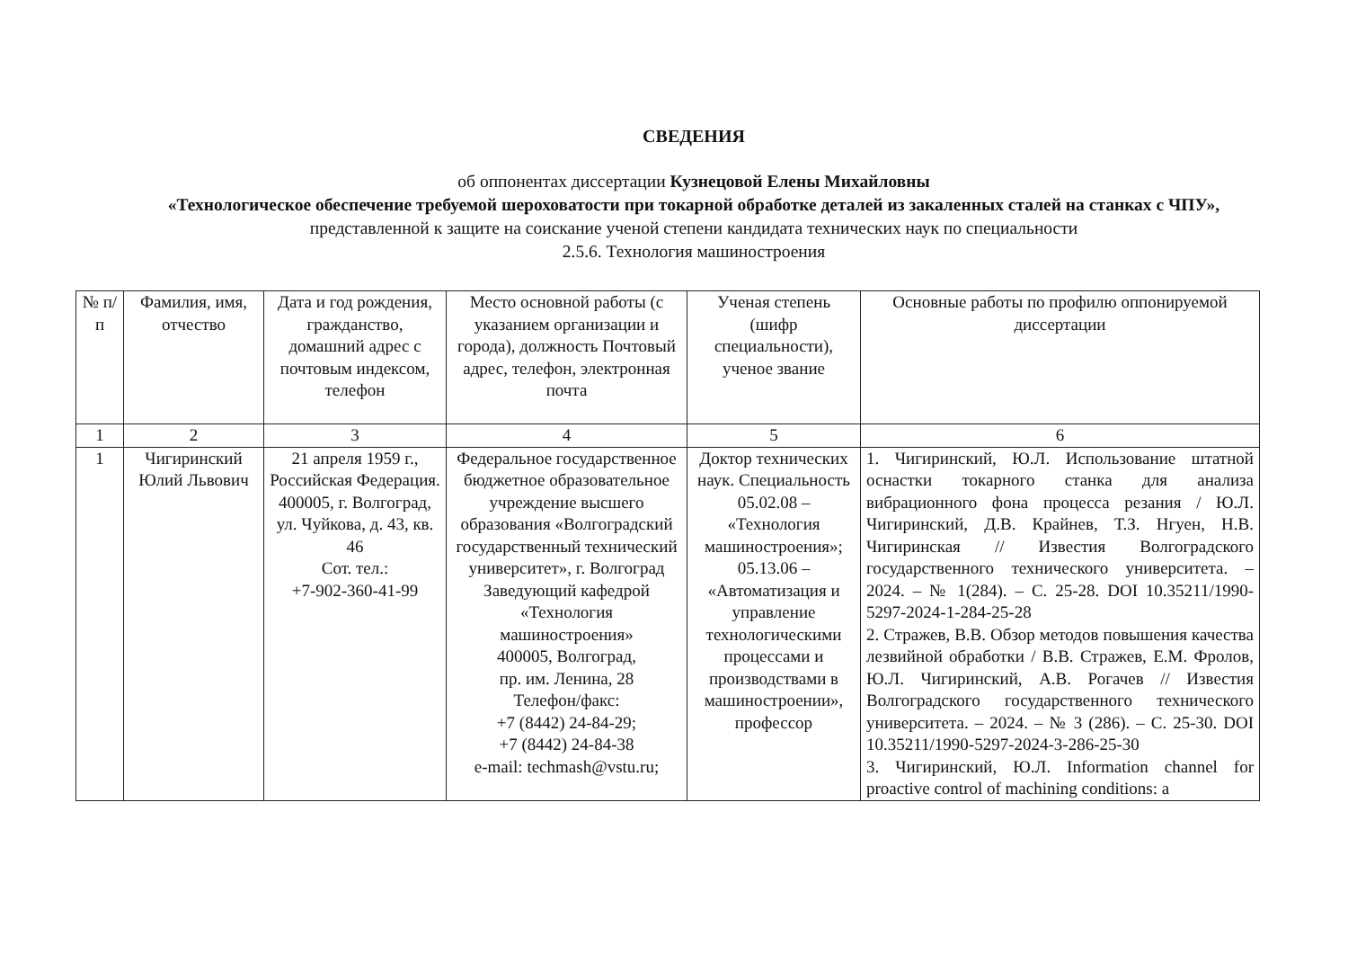СВЕДЕНИЯ
об оппонентах диссертации Кузнецовой Елены Михайловны
«Технологическое обеспечение требуемой шероховатости при токарной обработке деталей из закаленных сталей на станках с ЧПУ», представленной к защите на соискание ученой степени кандидата технических наук по специальности
2.5.6. Технология машиностроения
| № п/п | Фамилия, имя, отчество | Дата и год рождения, гражданство, домашний адрес с почтовым индексом, телефон | Место основной работы (с указанием организации и города), должность Почтовый адрес, телефон, электронная почта | Ученая степень (шифр специальности), ученое звание | Основные работы по профилю оппонируемой диссертации |
| --- | --- | --- | --- | --- | --- |
| 1 | 2 | 3 | 4 | 5 | 6 |
| 1 | Чигиринский Юлий Львович | 21 апреля 1959 г., Российская Федерация. 400005, г. Волгоград, ул. Чуйкова, д. 43, кв. 46 Сот. тел.: +7-902-360-41-99 | Федеральное государственное бюджетное образовательное учреждение высшего образования «Волгоградский государственный технический университет», г. Волгоград Заведующий кафедрой «Технология машиностроения» 400005, Волгоград, пр. им. Ленина, 28 Телефон/факс: +7 (8442) 24-84-29; +7 (8442) 24-84-38 e-mail: techmash@vstu.ru; | Доктор технических наук. Специальность 05.02.08 – «Технология машиностроения»; 05.13.06 – «Автоматизация и управление технологическими процессами и производствами в машиностроении», профессор | 1. Чигиринский, Ю.Л. Использование штатной оснастки токарного станка для анализа вибрационного фона процесса резания / Ю.Л. Чигиринский, Д.В. Крайнев, Т.З. Нгуен, Н.В. Чигиринская // Известия Волгоградского государственного технического университета. – 2024. – № 1(284). – С. 25-28. DOI 10.35211/1990-5297-2024-1-284-25-28 2. Стражев, В.В. Обзор методов повышения качества лезвийной обработки / В.В. Стражев, Е.М. Фролов, Ю.Л. Чигиринский, А.В. Рогачев // Известия Волгоградского государственного технического университета. – 2024. – № 3 (286). – С. 25-30. DOI 10.35211/1990-5297-2024-3-286-25-30 3. Чигиринский, Ю.Л. Information channel for proactive control of machining conditions: a |